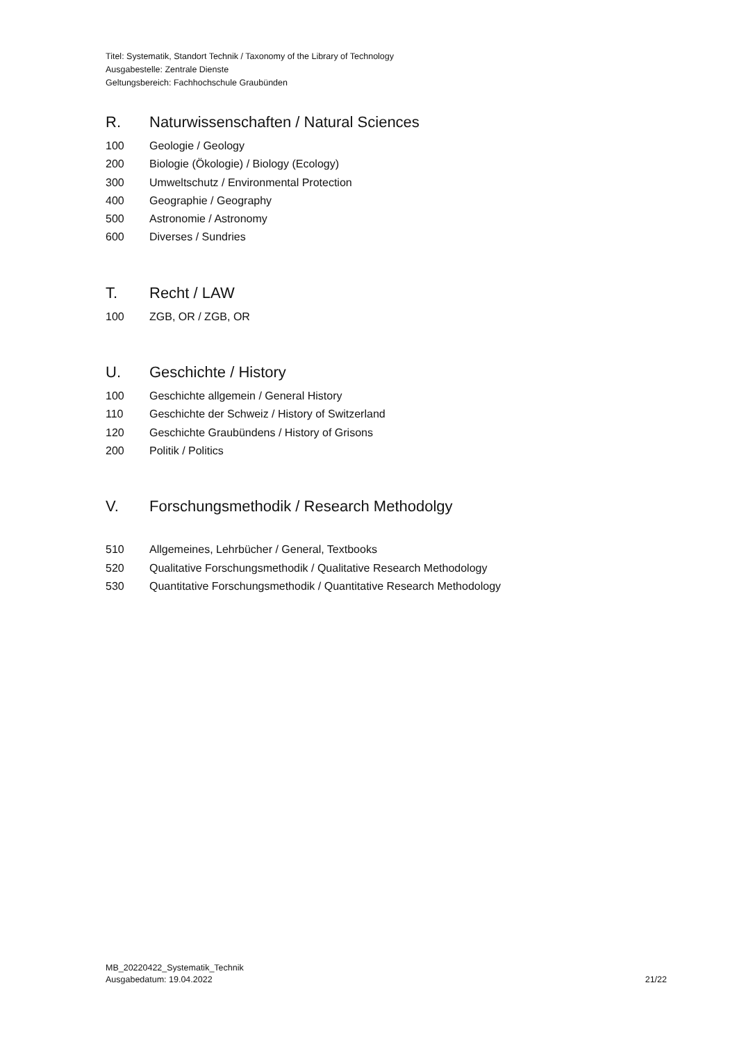Titel: Systematik, Standort Technik / Taxonomy of the Library of Technology
Ausgabestelle: Zentrale Dienste
Geltungsbereich: Fachhochschule Graubünden
R. Naturwissenschaften / Natural Sciences
100 Geologie / Geology
200 Biologie (Ökologie) / Biology (Ecology)
300 Umweltschutz / Environmental Protection
400 Geographie / Geography
500 Astronomie / Astronomy
600 Diverses / Sundries
T. Recht / LAW
100 ZGB, OR / ZGB, OR
U. Geschichte / History
100 Geschichte allgemein / General History
110 Geschichte der Schweiz / History of Switzerland
120 Geschichte Graubündens / History of Grisons
200 Politik / Politics
V. Forschungsmethodik / Research Methodolgy
510 Allgemeines, Lehrbücher / General, Textbooks
520 Qualitative Forschungsmethodik / Qualitative Research Methodology
530 Quantitative Forschungsmethodik / Quantitative Research Methodology
MB_20220422_Systematik_Technik
Ausgabedatum: 19.04.2022
21/22